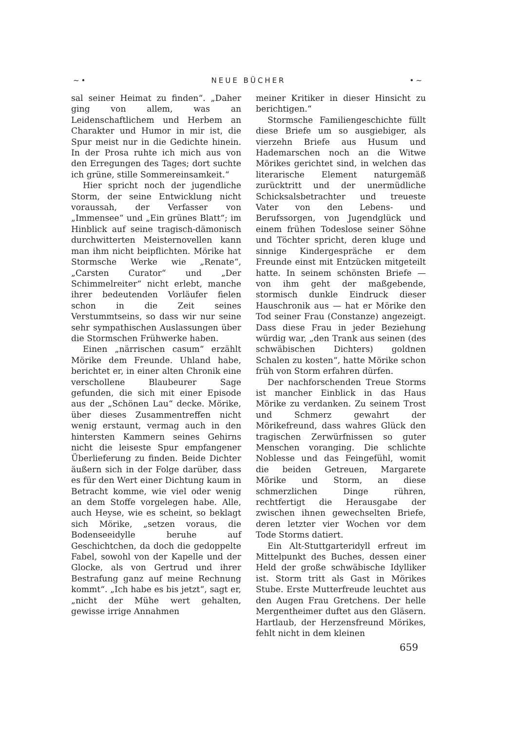~• NEUE BÜCHER •~
sal seiner Heimat zu finden“. „Daher ging von allem, was an Leidenschaftlichem und Herbem an Charakter und Humor in mir ist, die Spur meist nur in die Gedichte hinein. In der Prosa ruhte ich mich aus von den Erregungen des Tages; dort suchte ich grüne, stille Sommereinsamkeit.“
Hier spricht noch der jugendliche Storm, der seine Entwicklung nicht voraussah, der Verfasser von „Immensee“ und „Ein grünes Blatt“; im Hinblick auf seine tragisch-dämonisch durchwitterten Meisternovellen kann man ihm nicht beipflichten. Mörike hat Stormsche Werke wie „Renate“, „Carsten Curator“ und „Der Schimmelreiter“ nicht erlebt, manche ihrer bedeutenden Vorläufer fielen schon in die Zeit seines Verstummtseins, so dass wir nur seine sehr sympathischen Auslassungen über die Stormschen Frühwerke haben.
Einen „närrischen casum“ erzählt Mörike dem Freunde. Uhland habe, berichtet er, in einer alten Chronik eine verschollene Blaubeurer Sage gefunden, die sich mit einer Episode aus der „Schönen Lau“ decke. Mörike, über dieses Zusammentreffen nicht wenig erstaunt, vermag auch in den hintersten Kammern seines Gehirns nicht die leiseste Spur empfangener Überlieferung zu finden. Beide Dichter äußern sich in der Folge darüber, dass es für den Wert einer Dichtung kaum in Betracht komme, wie viel oder wenig an dem Stoffe vorgelegen habe. Alle, auch Heyse, wie es scheint, so beklagt sich Mörike, „setzen voraus, die Bodenseeidylle beruhe auf Geschichtchen, da doch die gedoppelte Fabel, sowohl von der Kapelle und der Glocke, als von Gertrud und ihrer Bestrafung ganz auf meine Rechnung kommt“. „Ich habe es bis jetzt“, sagt er, „nicht der Mühe wert gehalten, gewisse irrige Annahmen
meiner Kritiker in dieser Hinsicht zu berichtigen.“
Stormsche Familiengeschichte füllt diese Briefe um so ausgiebiger, als vierzehn Briefe aus Husum und Hademarschen noch an die Witwe Mörikes gerichtet sind, in welchen das literarische Element naturgemäß zurücktritt und der unermüdliche Schicksalsbetrachter und treueste Vater von den Lebens- und Berufssorgen, von Jugendglück und einem frühen Todeslose seiner Söhne und Töchter spricht, deren kluge und sinnige Kindergespräche er dem Freunde einst mit Entzücken mitgeteilt hatte. In seinem schönsten Briefe — von ihm geht der maßgebende, stormisch dunkle Eindruck dieser Hauschronik aus — hat er Mörike den Tod seiner Frau (Constanze) angezeigt. Dass diese Frau in jeder Beziehung würdig war, „den Trank aus seinen (des schwäbischen Dichters) goldnen Schalen zu kosten“, hatte Mörike schon früh von Storm erfahren dürfen.
Der nachforschenden Treue Storms ist mancher Einblick in das Haus Mörike zu verdanken. Zu seinem Trost und Schmerz gewahrt der Mörikefreund, dass wahres Glück den tragischen Zerwürfnissen so guter Menschen voranging. Die schlichte Noblesse und das Feingefühl, womit die beiden Getreuen, Margarete Mörike und Storm, an diese schmerzlichen Dinge rühren, rechtfertigt die Herausgabe der zwischen ihnen gewechselten Briefe, deren letzter vier Wochen vor dem Tode Storms datiert.
Ein Alt-Stuttgarteridyll erfreut im Mittelpunkt des Buches, dessen einer Held der große schwäbische Idylliker ist. Storm tritt als Gast in Mörikes Stube. Erste Mutterfreude leuchtet aus den Augen Frau Gretchens. Der helle Mergentheimer duftet aus den Gläsern. Hartlaub, der Herzensfreund Mörikes, fehlt nicht in dem kleinen
659